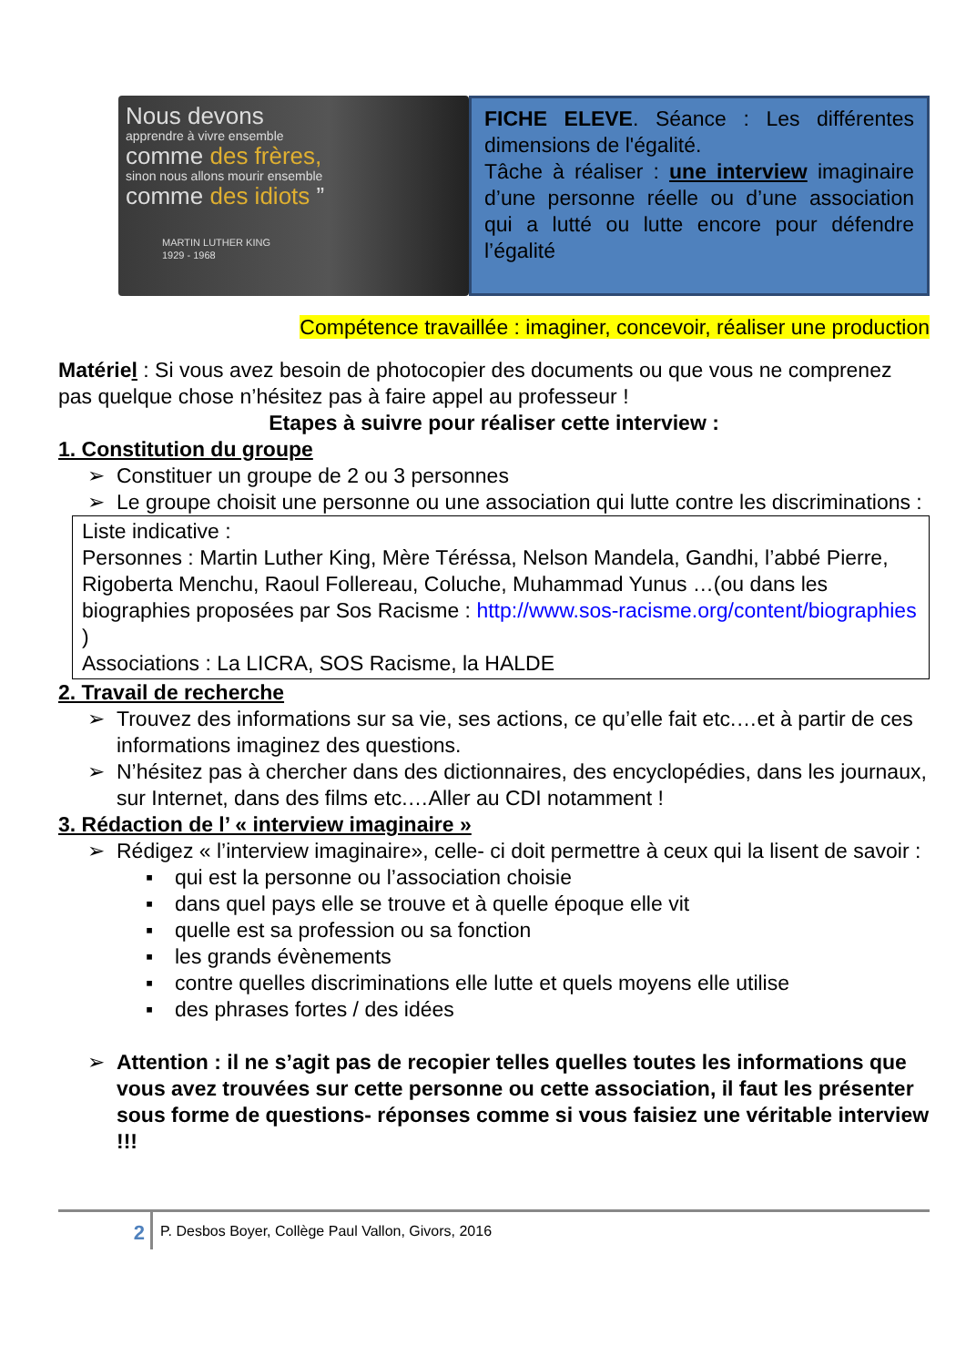Nous devons
apprendre à vivre ensemble
comme des frères,
sinon nous allons mourir ensemble
comme des idiots ”
MARTIN LUTHER KING
1929 - 1968
FICHE ELEVE. Séance : Les différentes dimensions de l'égalité.
Tâche à réaliser : une interview imaginaire d’une personne réelle ou d’une association qui a lutté ou lutte encore pour défendre l’égalité
Compétence travaillée : imaginer, concevoir, réaliser une production
Matériel : Si vous avez besoin de photocopier des documents ou que vous ne comprenez pas quelque chose n’hésitez pas à faire appel au professeur !
Etapes à suivre pour réaliser cette interview :
1. Constitution du groupe
➢ Constituer un groupe de 2 ou 3 personnes
➢ Le groupe choisit une personne ou une association qui lutte contre les discriminations :
Liste indicative :
Personnes : Martin Luther King, Mère Téréssa, Nelson Mandela, Gandhi, l’abbé Pierre, Rigoberta Menchu, Raoul Follereau, Coluche, Muhammad Yunus …(ou dans les biographies proposées par Sos Racisme : http://www.sos-racisme.org/content/biographies )
Associations : La LICRA, SOS Racisme, la HALDE
2. Travail de recherche
➢ Trouvez des informations sur sa vie, ses actions, ce qu’elle fait etc.…et à partir de ces informations imaginez des questions.
➢ N’hésitez pas à chercher dans des dictionnaires, des encyclopédies, dans les journaux, sur Internet, dans des films etc.…Aller au CDI notamment !
3. Rédaction de l’ « interview imaginaire »
➢ Rédigez « l’interview imaginaire», celle- ci doit permettre à ceux qui la lisent de savoir :
▪ qui est la personne ou l’association choisie
▪ dans quel pays elle se trouve et à quelle époque elle vit
▪ quelle est sa profession ou sa fonction
▪ les grands évènements
▪ contre quelles discriminations elle lutte et quels moyens elle utilise
▪ des phrases fortes / des idées
➢ Attention : il ne s’agit pas de recopier telles quelles toutes les informations que vous avez trouvées sur cette personne ou cette association, il faut les présenter sous forme de questions- réponses comme si vous faisiez une véritable interview !!!
2
P. Desbos Boyer, Collège Paul Vallon, Givors, 2016